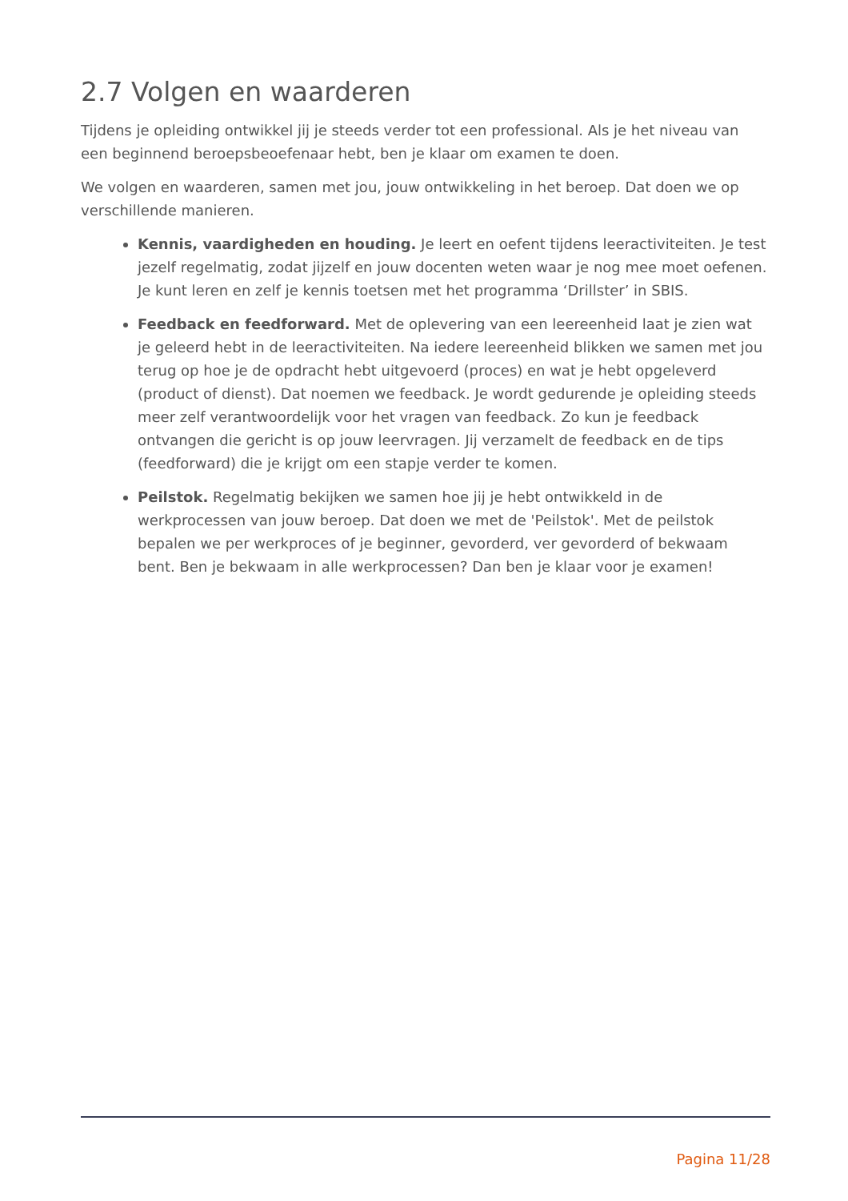2.7 Volgen en waarderen
Tijdens je opleiding ontwikkel jij je steeds verder tot een professional. Als je het niveau van een beginnend beroepsbeoefenaar hebt, ben je klaar om examen te doen.
We volgen en waarderen, samen met jou, jouw ontwikkeling in het beroep. Dat doen we op verschillende manieren.
Kennis, vaardigheden en houding. Je leert en oefent tijdens leeractiviteiten. Je test jezelf regelmatig, zodat jijzelf en jouw docenten weten waar je nog mee moet oefenen. Je kunt leren en zelf je kennis toetsen met het programma ‘Drillster’ in SBIS.
Feedback en feedforward. Met de oplevering van een leereenheid laat je zien wat je geleerd hebt in de leeractiviteiten. Na iedere leereenheid blikken we samen met jou terug op hoe je de opdracht hebt uitgevoerd (proces) en wat je hebt opgeleverd (product of dienst). Dat noemen we feedback. Je wordt gedurende je opleiding steeds meer zelf verantwoordelijk voor het vragen van feedback. Zo kun je feedback ontvangen die gericht is op jouw leervragen. Jij verzamelt de feedback en de tips (feedforward) die je krijgt om een stapje verder te komen.
Peilstok. Regelmatig bekijken we samen hoe jij je hebt ontwikkeld in de werkprocessen van jouw beroep. Dat doen we met de 'Peilstok'. Met de peilstok bepalen we per werkproces of je beginner, gevorderd, ver gevorderd of bekwaam bent. Ben je bekwaam in alle werkprocessen? Dan ben je klaar voor je examen!
Pagina 11/28